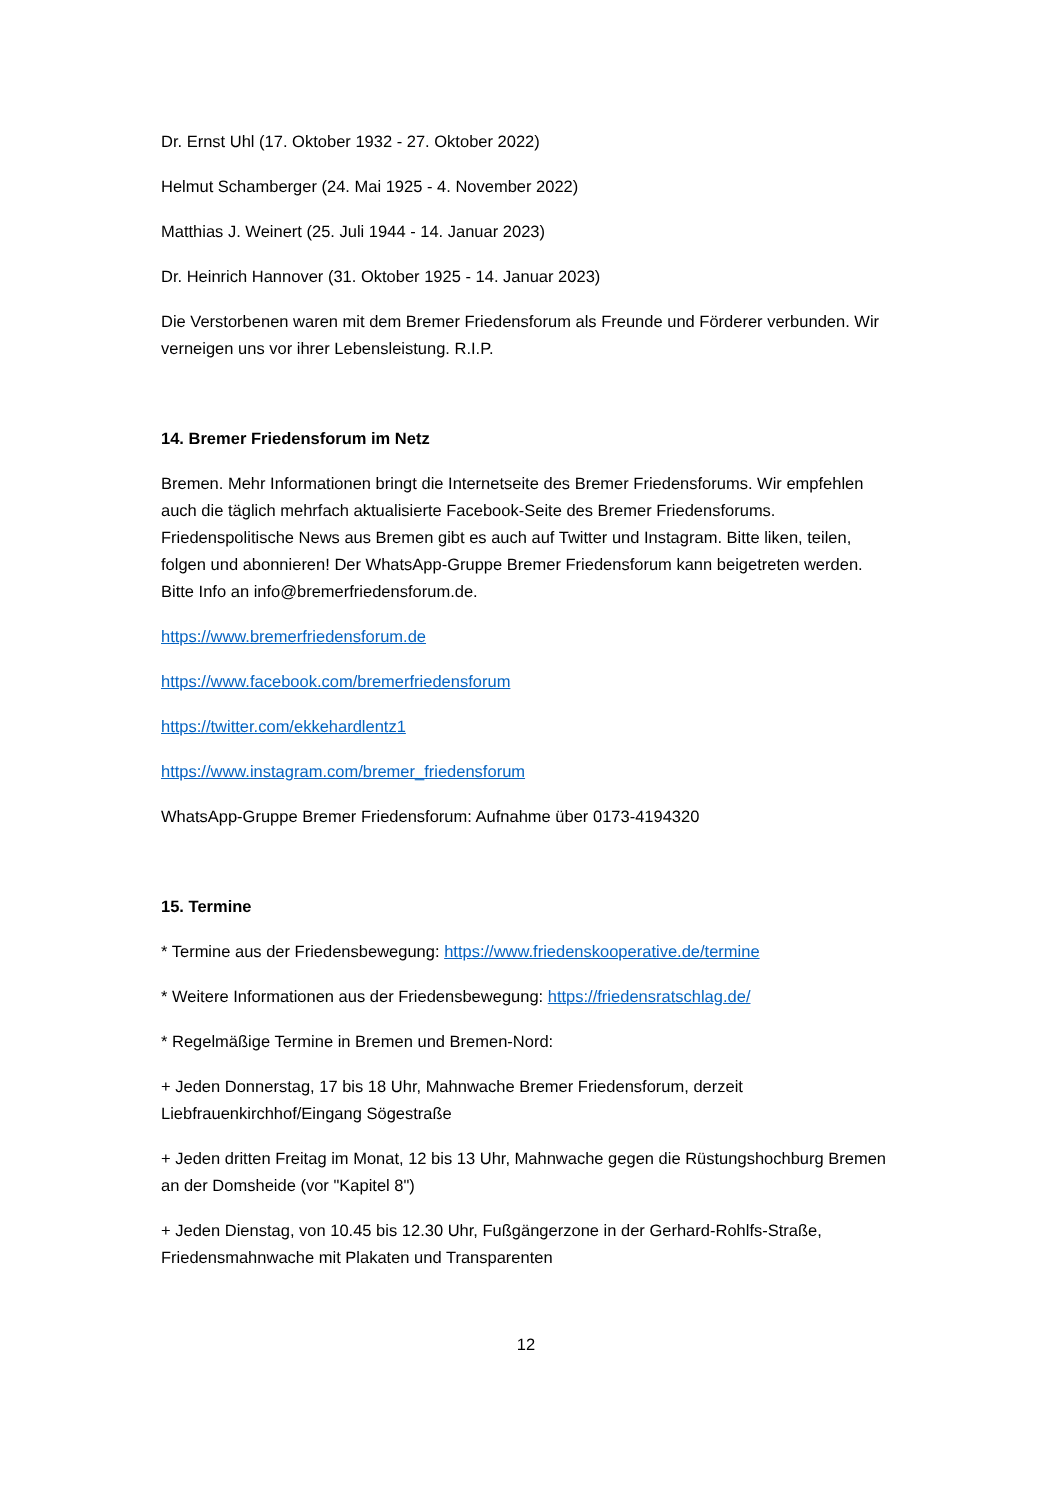Dr. Ernst Uhl (17. Oktober 1932 - 27. Oktober 2022)
Helmut Schamberger (24. Mai 1925 - 4. November 2022)
Matthias J. Weinert (25. Juli 1944 - 14. Januar 2023)
Dr. Heinrich Hannover (31. Oktober 1925 - 14. Januar 2023)
Die Verstorbenen waren mit dem Bremer Friedensforum als Freunde und Förderer verbunden. Wir verneigen uns vor ihrer Lebensleistung. R.I.P.
14. Bremer Friedensforum im Netz
Bremen. Mehr Informationen bringt die Internetseite des Bremer Friedensforums. Wir empfehlen auch die täglich mehrfach aktualisierte Facebook-Seite des Bremer Friedensforums. Friedenspolitische News aus Bremen gibt es auch auf Twitter und Instagram. Bitte liken, teilen, folgen und abonnieren! Der WhatsApp-Gruppe Bremer Friedensforum kann beigetreten werden. Bitte Info an info@bremerfriedensforum.de.
https://www.bremerfriedensforum.de
https://www.facebook.com/bremerfriedensforum
https://twitter.com/ekkehardlentz1
https://www.instagram.com/bremer_friedensforum
WhatsApp-Gruppe Bremer Friedensforum: Aufnahme über 0173-4194320
15. Termine
* Termine aus der Friedensbewegung: https://www.friedenskooperative.de/termine
* Weitere Informationen aus der Friedensbewegung: https://friedensratschlag.de/
* Regelmäßige Termine in Bremen und Bremen-Nord:
+ Jeden Donnerstag, 17 bis 18 Uhr, Mahnwache Bremer Friedensforum, derzeit Liebfrauenkirchhof/Eingang Sögestraße
+ Jeden dritten Freitag im Monat, 12 bis 13 Uhr, Mahnwache gegen die Rüstungshochburg Bremen an der Domsheide (vor "Kapitel 8")
+ Jeden Dienstag, von 10.45 bis 12.30 Uhr, Fußgängerzone in der Gerhard-Rohlfs-Straße, Friedensmahnwache mit Plakaten und Transparenten
12